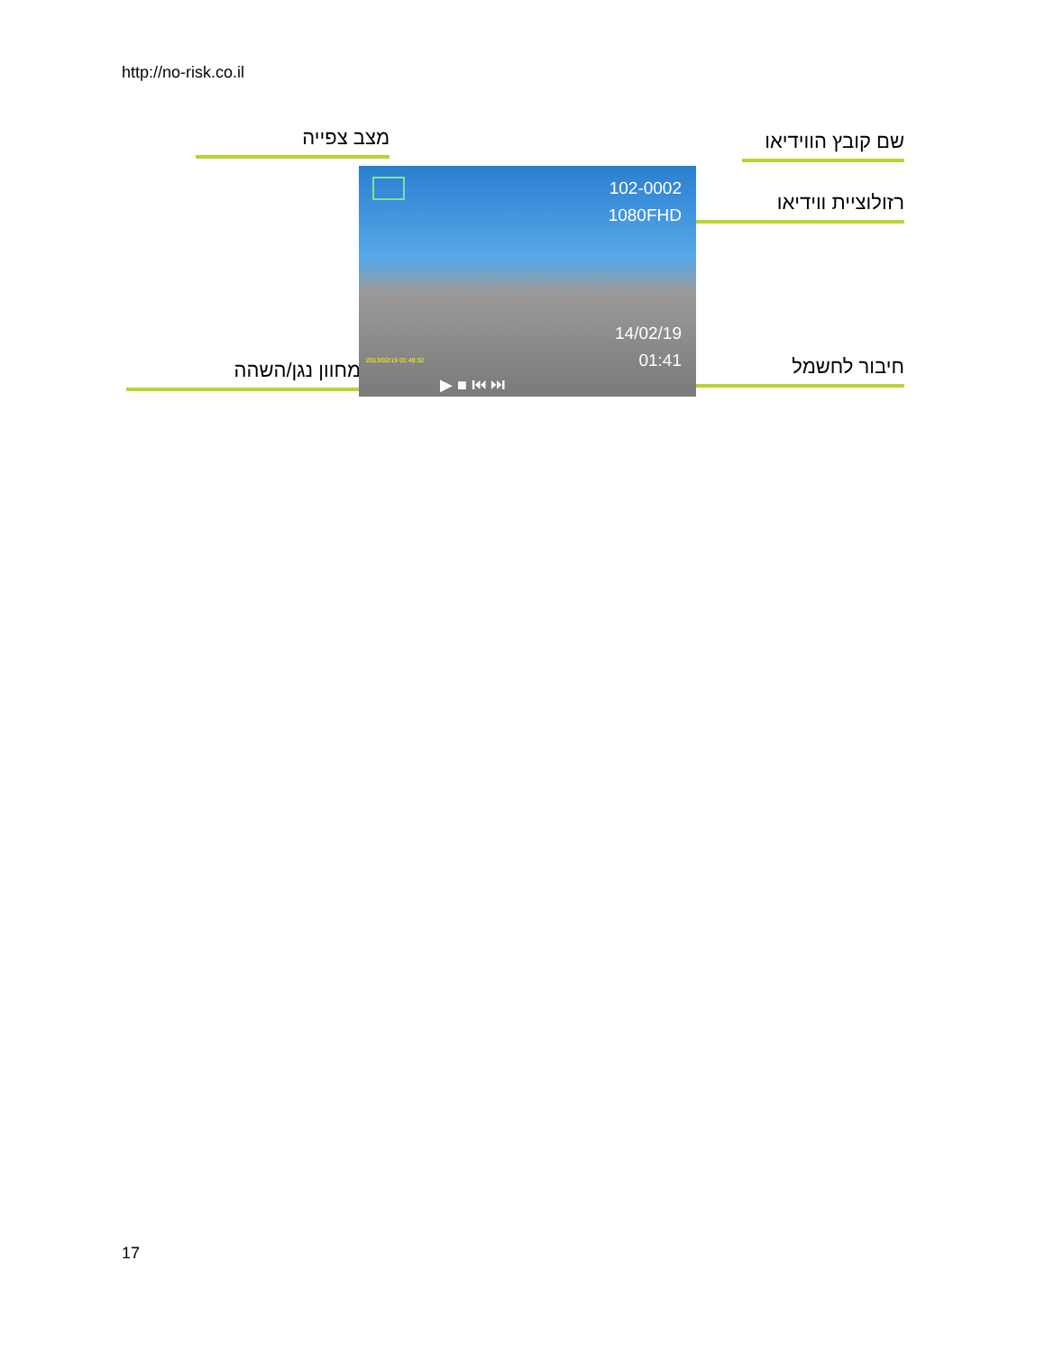http://no-risk.co.il
מצב צפייה
שם קובץ הווידיאו
רזולוציית ווידיאו
מחוון נגן/השהה חיבור לחשמל
102-0002
1080FHD
14/02/19
01:41 2013/02/19 01:49:32
▶ ■ ⏮ ⏭
17